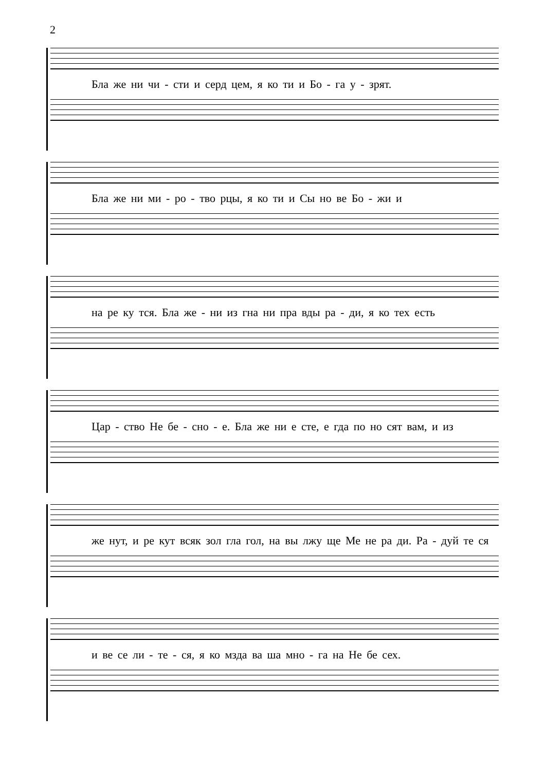2
Бла же ни чи - сти и серд цем, я ко ти и Бо - га у - зрят.
Бла же ни ми - ро - тво рцы, я ко ти и Сы но ве Бо - жи и
на ре ку тся. Бла же - ни из гна ни пра вды ра - ди, я ко тех есть
Цар - ство Не бе - сно - е. Бла же ни е сте, е гда по но сят вам, и из
же нут, и ре кут всяк зол гла гол, на вы лжу ще Ме не ра ди. Ра - дуй те ся
и ве се ли - те - ся, я ко мзда ва ша мно - га на Не бе сех.